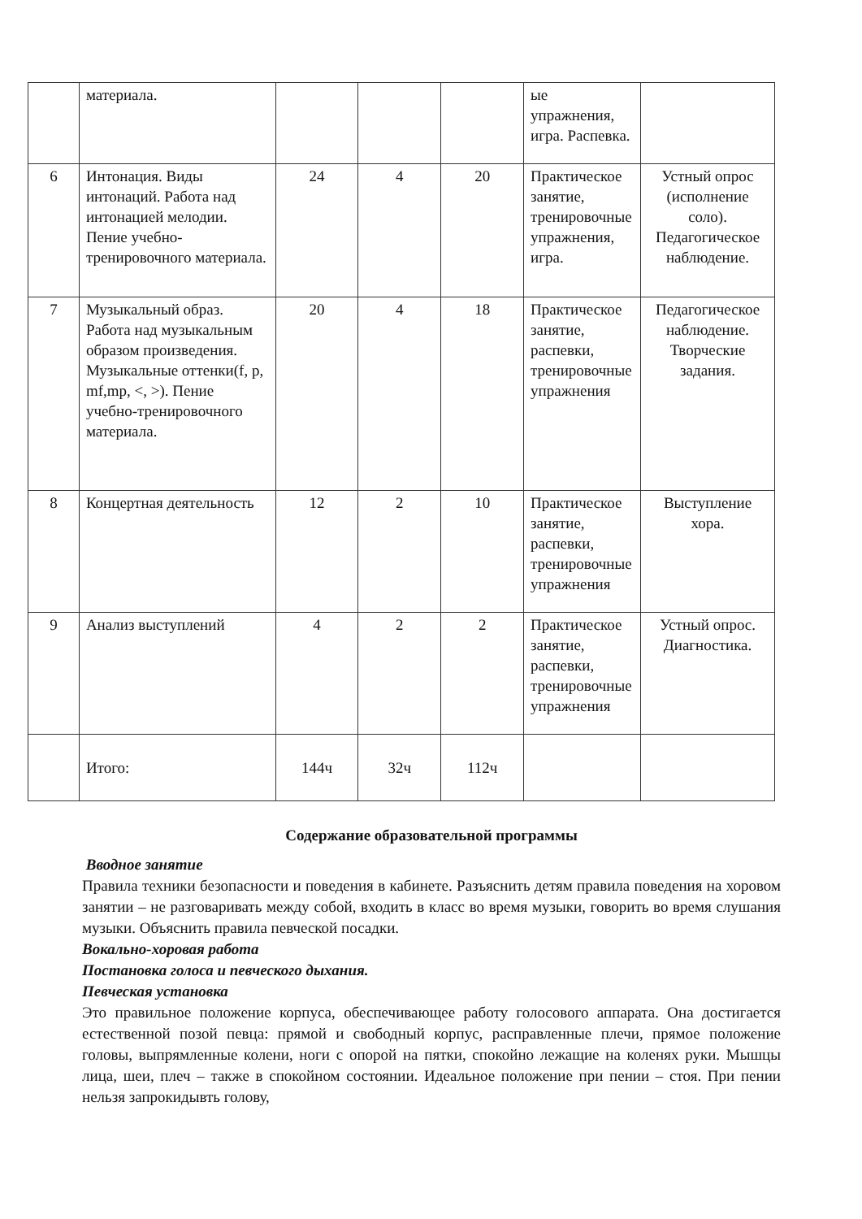| | материала. | | | | ые упражнения, игра. Распевка. | |
| 6 | Интонация. Виды интонаций. Работа над интонацией мелодии. Пение учебно-тренировочного материала. | 24 | 4 | 20 | Практическое занятие, тренировочные упражнения, игра. | Устный опрос (исполнение соло). Педагогическое наблюдение. |
| 7 | Музыкальный образ. Работа над музыкальным образом произведения. Музыкальные оттенки(f, p, mf,mp, <, >). Пение учебно-тренировочного материала. | 20 | 4 | 18 | Практическое занятие, распевки, тренировочные упражнения | Педагогическое наблюдение. Творческие задания. |
| 8 | Концертная деятельность | 12 | 2 | 10 | Практическое занятие, распевки, тренировочные упражнения | Выступление хора. |
| 9 | Анализ выступлений | 4 | 2 | 2 | Практическое занятие, распевки, тренировочные упражнения | Устный опрос. Диагностика. |
| | Итого: | 144ч | 32ч | 112ч | | |
Содержание образовательной программы
Вводное занятие
Правила техники безопасности и поведения в кабинете. Разъяснить детям правила поведения на хоровом занятии – не разговаривать между собой, входить в класс во время музыки, говорить во время слушания музыки. Объяснить правила певческой посадки.
Вокально-хоровая работа
Постановка голоса и певческого дыхания.
Певческая установка
Это правильное положение корпуса, обеспечивающее работу голосового аппарата. Она достигается естественной позой певца: прямой и свободный корпус, расправленные плечи, прямое положение головы, выпрямленные колени, ноги с опорой на пятки, спокойно лежащие на коленях руки. Мышцы лица, шеи, плеч – также в спокойном состоянии. Идеальное положение при пении – стоя. При пении нельзя запрокидывть голову,